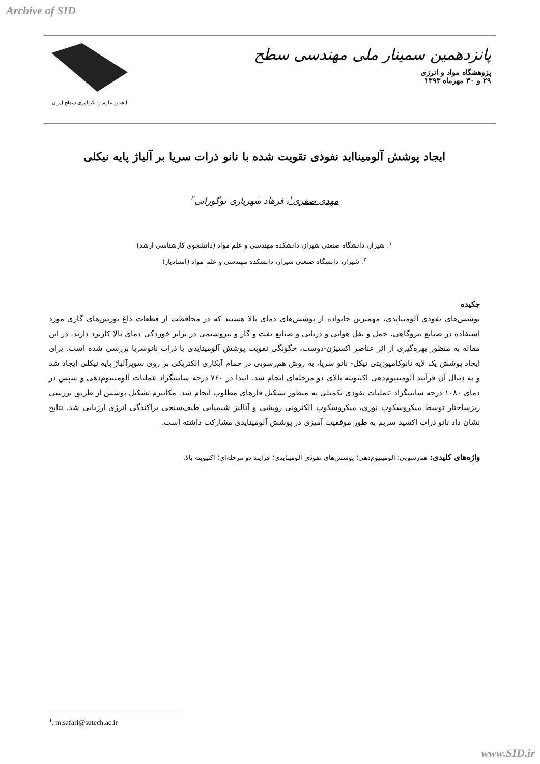Archive of SID
پانزدهمین سمینار ملی مهندسی سطح
پژوهشگاه مواد و انرژی
۲۹ و ۳۰ مهرماه ۱۳۹۳
انجمن علوم و تکنولوژی سطح ایران
ایجاد پوشش آلومینااید نفوذی تقویت شده با نانو ذرات سریا بر آلیاژ پایه نیکلی
مهدی صفری<sup>۱</sup>، فرهاد شهریاری نوگورانی<sup>۲</sup>
<sup>۱</sup>. شیراز، دانشگاه صنعتی شیراز، دانشکده مهندسی و علم مواد (دانشجوی کارشناسی ارشد)
<sup>۲</sup>. شیراز، دانشگاه صنعتی شیراز، دانشکده مهندسی و علم مواد (استادیار)
چکیده
پوشش‌های نفوذی آلومینایدی، مهمترین خانواده از پوشش‌های دمای بالا هستند که در محافظت از قطعات داغ توربین‌های گازی مورد استفاده در صنایع نیروگاهی، حمل و نقل هوایی و دریایی و صنایع نفت و گاز و پتروشیمی در برابر خوردگی دمای بالا کاربرد دارند. در این مقاله به منظور بهره‌گیری از اثر عناصر اکسیژن-دوست، چگونگی تقویت پوشش آلومینایدی با ذرات نانوسریا بررسی شده است. برای ایجاد پوشش یک لایه نانوکامپوزیتی نیکل- نانو سریا، به روش هم‌رسوبی در حمام آبکاری الکتریکی بر روی سوپرآلیاژ پایه نیکلی ایجاد شد و به دنبال آن فرآیند آلومینیوم‌دهی اکتیویته بالای دو مرحله‌ای انجام شد. ابتدا در ۷۶۰ درجه سانتیگراد عملیات آلومینیوم‌دهی و سپس در دمای ۱۰۸۰ درجه سانتیگراد عملیات نفوذی تکمیلی به منظور تشکیل فازهای مطلوب انجام شد. مکانیزم تشکیل پوشش از طریق بررسی ریزساختار توسط میکروسکوپ نوری، میکروسکوپ الکترونی روبشی و آنالیز شیمیایی طیف‌سنجی پراکندگی انرژی ارزیابی شد. نتایج نشان داد نانو ذرات اکسید سریم به طور موفقیت آمیزی در پوشش آلومینایدی مشارکت داشته است.
واژه‌های کلیدی: هم‌رسوبی؛ آلومینیوم‌دهی؛ پوشش‌های نفوذی آلومینایدی؛ فرآیند دو مرحله‌ای؛ اکتیویته بالا.
<sup>۱</sup>. m.safari@sutech.ac.ir
www.SID.ir